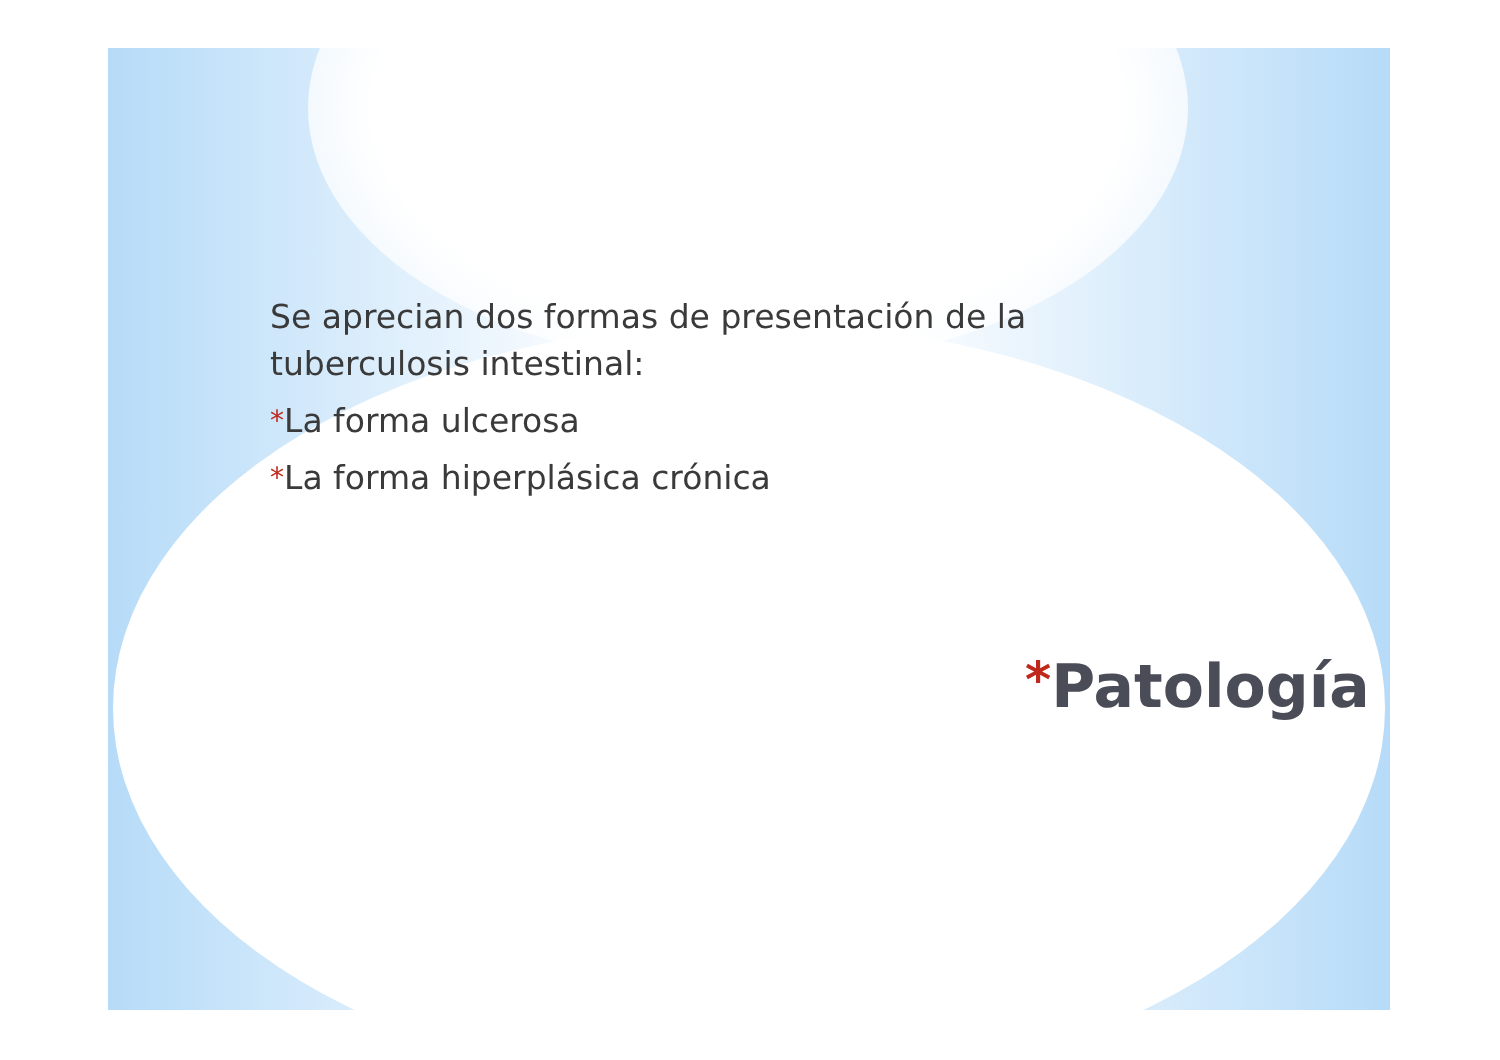Se aprecian dos formas de presentación de la tuberculosis intestinal:
*La forma ulcerosa
*La forma hiperplásica crónica
*Patología